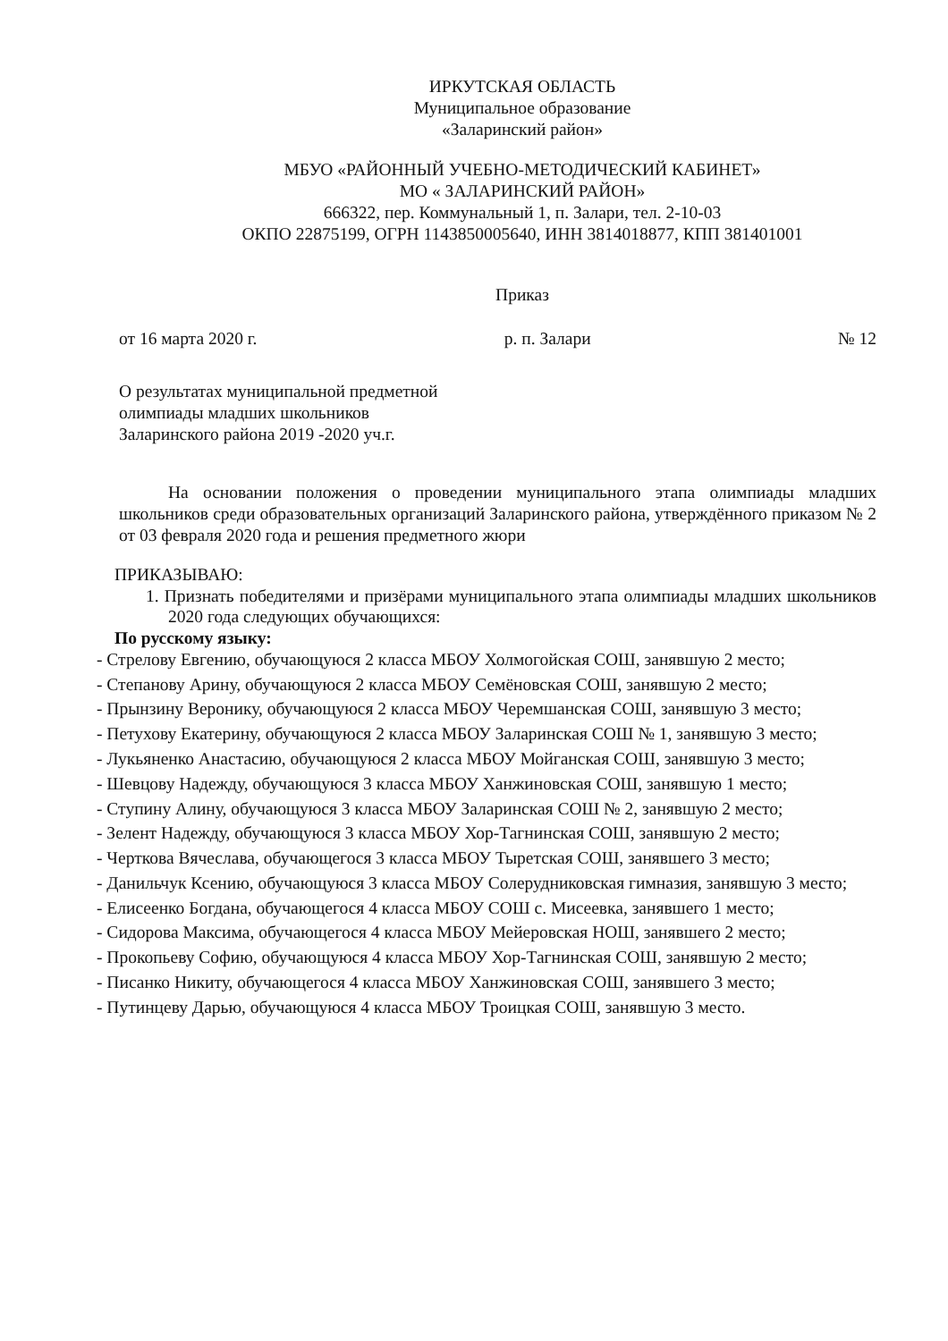ИРКУТСКАЯ ОБЛАСТЬ
Муниципальное образование
«Заларинский район»
МБУО «РАЙОННЫЙ УЧЕБНО-МЕТОДИЧЕСКИЙ КАБИНЕТ»
МО « ЗАЛАРИНСКИЙ РАЙОН»
666322, пер. Коммунальный 1, п. Залари, тел. 2-10-03
ОКПО 22875199, ОГРН 1143850005640, ИНН 3814018877, КПП 381401001
Приказ
от 16 марта 2020 г. р. п. Залари № 12
О результатах муниципальной предметной
олимпиады младших школьников
Заларинского района 2019 -2020 уч.г.
На основании положения о проведении муниципального этапа олимпиады младших школьников среди образовательных организаций Заларинского района, утверждённого приказом № 2 от 03 февраля 2020 года и решения предметного жюри
ПРИКАЗЫВАЮ:
1. Признать победителями и призёрами муниципального этапа олимпиады младших школьников 2020 года следующих обучающихся:
По русскому языку:
- Стрелову Евгению, обучающуюся 2 класса МБОУ Холмогойская СОШ, занявшую 2 место;
- Степанову Арину, обучающуюся 2 класса МБОУ Семёновская СОШ, занявшую 2 место;
- Прынзину Веронику, обучающуюся 2 класса МБОУ Черемшанская СОШ, занявшую 3 место;
- Петухову Екатерину, обучающуюся 2 класса МБОУ Заларинская СОШ № 1, занявшую 3 место;
- Лукьяненко Анастасию, обучающуюся 2 класса МБОУ Мойганская СОШ, занявшую 3 место;
- Шевцову Надежду, обучающуюся 3 класса МБОУ Ханжиновская СОШ, занявшую 1 место;
- Ступину Алину, обучающуюся 3 класса МБОУ Заларинская СОШ № 2, занявшую 2 место;
- Зелент Надежду, обучающуюся 3 класса МБОУ Хор-Тагнинская СОШ, занявшую 2 место;
- Черткова Вячеслава, обучающегося 3 класса МБОУ Тыретская СОШ, занявшего 3 место;
- Данильчук Ксению, обучающуюся 3 класса МБОУ Солерудниковская гимназия, занявшую 3 место;
- Елисеенко Богдана, обучающегося 4 класса МБОУ СОШ с. Мисеевка, занявшего 1 место;
- Сидорова Максима, обучающегося 4 класса МБОУ Мейеровская НОШ, занявшего 2 место;
- Прокопьеву Софию, обучающуюся 4 класса МБОУ Хор-Тагнинская СОШ, занявшую 2 место;
- Писанко Никиту, обучающегося 4 класса МБОУ Ханжиновская СОШ, занявшего 3 место;
- Путинцеву Дарью, обучающуюся 4 класса МБОУ Троицкая СОШ, занявшую 3 место.